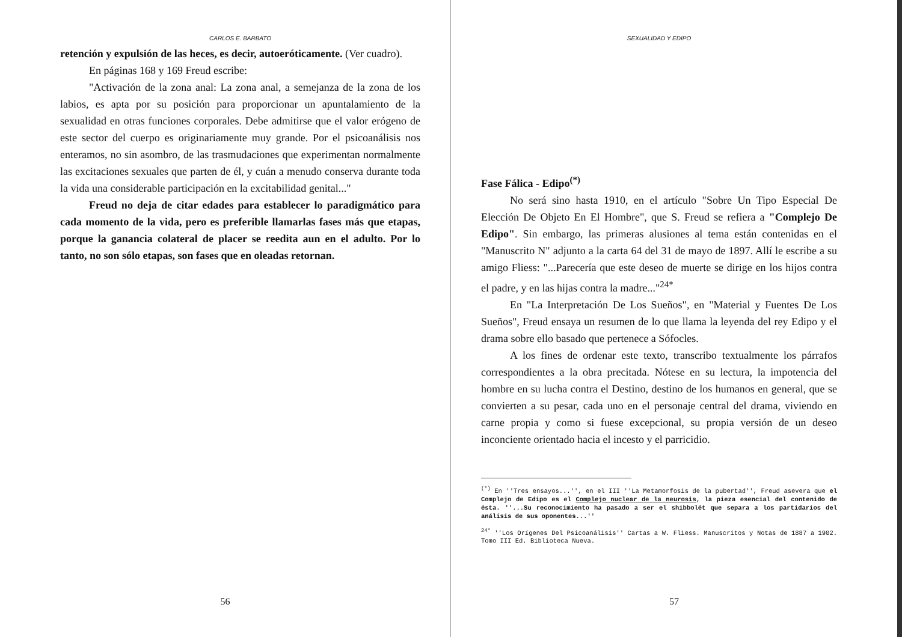CARLOS E. BARBATO
retención y expulsión de las heces, es decir, autoeróticamente. (Ver cuadro).
En páginas 168 y 169 Freud escribe:
"Activación de la zona anal: La zona anal, a semejanza de la zona de los labios, es apta por su posición para proporcionar un apuntalamiento de la sexualidad en otras funciones corporales. Debe admitirse que el valor erógeno de este sector del cuerpo es originariamente muy grande. Por el psicoanálisis nos enteramos, no sin asombro, de las trasmudaciones que experimentan normalmente las excitaciones sexuales que parten de él, y cuán a menudo conserva durante toda la vida una considerable participación en la excitabilidad genital..."
Freud no deja de citar edades para establecer lo paradigmático para cada momento de la vida, pero es preferible llamarlas fases más que etapas, porque la ganancia colateral de placer se reedita aun en el adulto. Por lo tanto, no son sólo etapas, son fases que en oleadas retornan.
56
SEXUALIDAD Y EDIPO
Fase Fálica - Edipo<sup>(*)</sup>
No será sino hasta 1910, en el artículo "Sobre Un Tipo Especial De Elección De Objeto En El Hombre", que S. Freud se refiera a "Complejo De Edipo". Sin embargo, las primeras alusiones al tema están contenidas en el "Manuscrito N" adjunto a la carta 64 del 31 de mayo de 1897. Allí le escribe a su amigo Fliess: "...Parecería que este deseo de muerte se dirige en los hijos contra el padre, y en las hijas contra la madre..."<sup>24*</sup>
En "La Interpretación De Los Sueños", en "Material y Fuentes De Los Sueños", Freud ensaya un resumen de lo que llama la leyenda del rey Edipo y el drama sobre ello basado que pertenece a Sófocles.
A los fines de ordenar este texto, transcribo textualmente los párrafos correspondientes a la obra precitada. Nótese en su lectura, la impotencia del hombre en su lucha contra el Destino, destino de los humanos en general, que se convierten a su pesar, cada uno en el personaje central del drama, viviendo en carne propia y como si fuese excepcional, su propia versión de un deseo inconciente orientado hacia el incesto y el parricidio.
<sup>(*)</sup> En ''Tres ensayos...'', en el III ''La Metamorfosis de la pubertad'', Freud asevera que el Complejo de Edipo es el Complejo nuclear de la neurosis, la pieza esencial del contenido de ésta. ''...Su reconocimiento ha pasado a ser el shibbolét que separa a los partidarios del análisis de sus oponentes...''
<sup>24*</sup> ''Los Orígenes Del Psicoanálisis'' Cartas a W. Fliess. Manuscritos y Notas de 1887 a 1902. Tomo III Ed. Biblioteca Nueva.
57